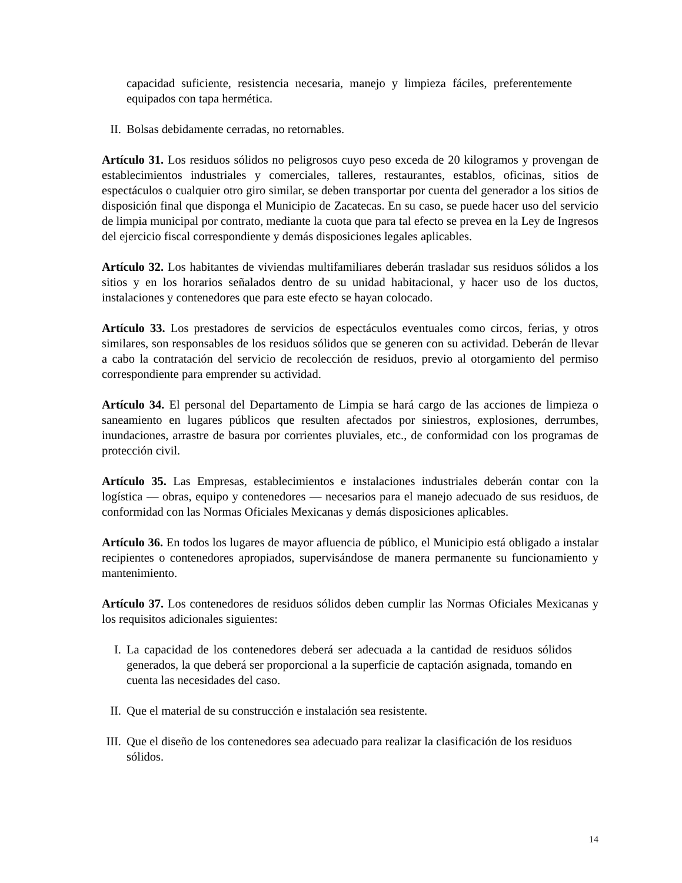capacidad suficiente, resistencia necesaria, manejo y limpieza fáciles, preferentemente equipados con tapa hermética.
II. Bolsas debidamente cerradas, no retornables.
Artículo 31. Los residuos sólidos no peligrosos cuyo peso exceda de 20 kilogramos y provengan de establecimientos industriales y comerciales, talleres, restaurantes, establos, oficinas, sitios de espectáculos o cualquier otro giro similar, se deben transportar por cuenta del generador a los sitios de disposición final que disponga el Municipio de Zacatecas. En su caso, se puede hacer uso del servicio de limpia municipal por contrato, mediante la cuota que para tal efecto se prevea en la Ley de Ingresos del ejercicio fiscal correspondiente y demás disposiciones legales aplicables.
Artículo 32. Los habitantes de viviendas multifamiliares deberán trasladar sus residuos sólidos a los sitios y en los horarios señalados dentro de su unidad habitacional, y hacer uso de los ductos, instalaciones y contenedores que para este efecto se hayan colocado.
Artículo 33. Los prestadores de servicios de espectáculos eventuales como circos, ferias, y otros similares, son responsables de los residuos sólidos que se generen con su actividad. Deberán de llevar a cabo la contratación del servicio de recolección de residuos, previo al otorgamiento del permiso correspondiente para emprender su actividad.
Artículo 34. El personal del Departamento de Limpia se hará cargo de las acciones de limpieza o saneamiento en lugares públicos que resulten afectados por siniestros, explosiones, derrumbes, inundaciones, arrastre de basura por corrientes pluviales, etc., de conformidad con los programas de protección civil.
Artículo 35. Las Empresas, establecimientos e instalaciones industriales deberán contar con la logística — obras, equipo y contenedores — necesarios para el manejo adecuado de sus residuos, de conformidad con las Normas Oficiales Mexicanas y demás disposiciones aplicables.
Artículo 36. En todos los lugares de mayor afluencia de público, el Municipio está obligado a instalar recipientes o contenedores apropiados, supervisándose de manera permanente su funcionamiento y mantenimiento.
Artículo 37. Los contenedores de residuos sólidos deben cumplir las Normas Oficiales Mexicanas y los requisitos adicionales siguientes:
I. La capacidad de los contenedores deberá ser adecuada a la cantidad de residuos sólidos generados, la que deberá ser proporcional a la superficie de captación asignada, tomando en cuenta las necesidades del caso.
II. Que el material de su construcción e instalación sea resistente.
III. Que el diseño de los contenedores sea adecuado para realizar la clasificación de los residuos sólidos.
14